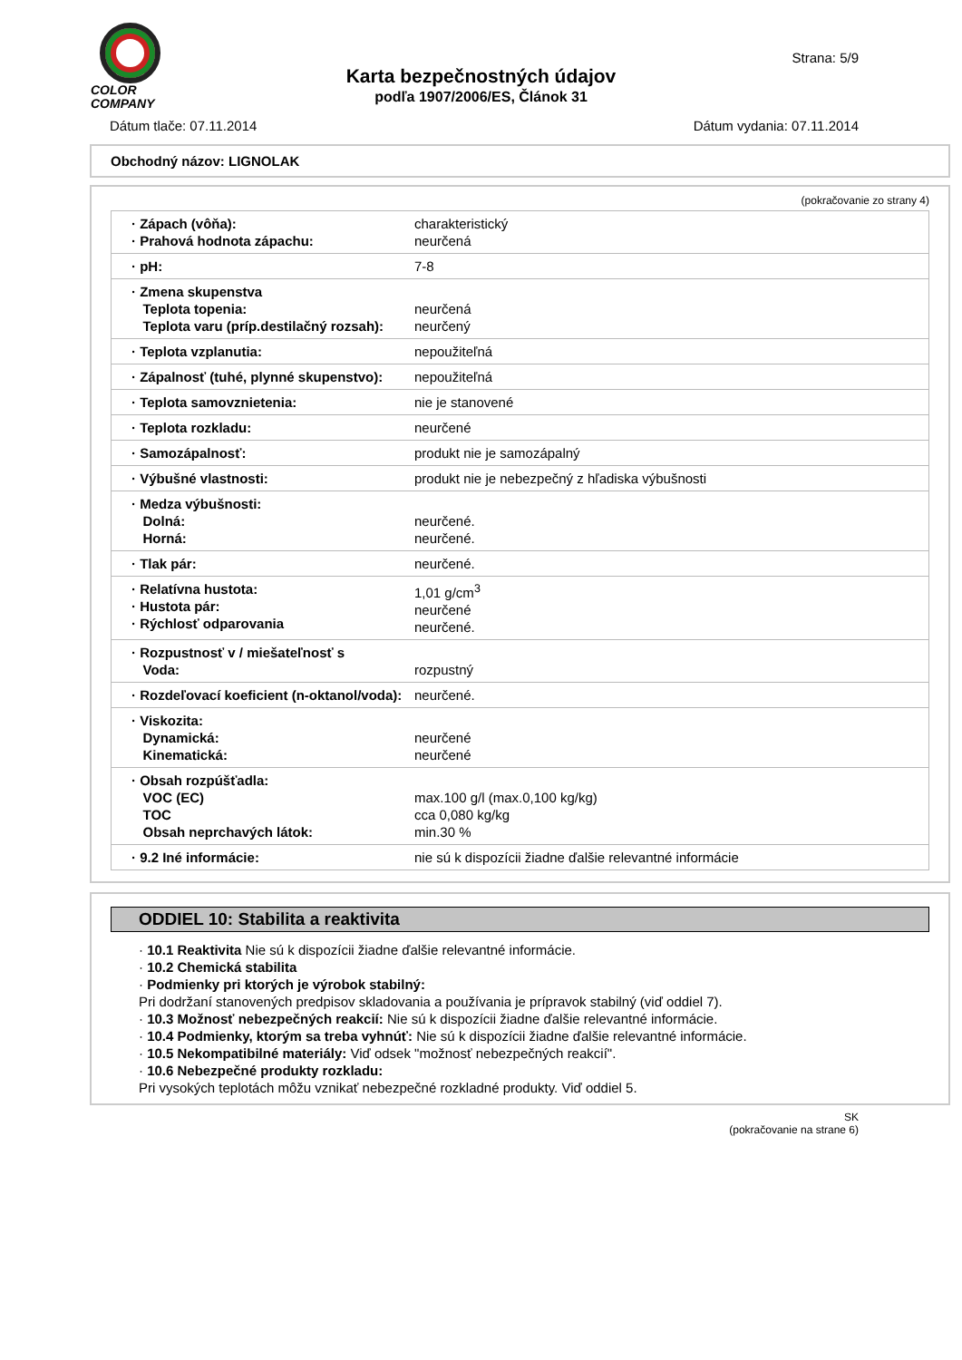COLOR
COMPANY
Strana: 5/9
Karta bezpečnostných údajov
podľa 1907/2006/ES, Článok 31
Dátum tlače: 07.11.2014 Dátum vydania: 07.11.2014
Obchodný názov: LIGNOLAK
(pokračovanie zo strany 4)
| · Zápach (vôňa): · Prahová hodnota zápachu: | charakteristický neurčená |
| · pH: | 7-8 |
| · Zmena skupenstva Teplota topenia: Teplota varu (príp.destilačný rozsah): | neurčená neurčený |
| · Teplota vzplanutia: | nepoužiteľná |
| · Zápalnosť (tuhé, plynné skupenstvo): | nepoužiteľná |
| · Teplota samovznietenia: | nie je stanovené |
| · Teplota rozkladu: | neurčené |
| · Samozápalnosť: | produkt nie je samozápalný |
| · Výbušné vlastnosti: | produkt nie je nebezpečný z hľadiska výbušnosti |
| · Medza výbušnosti: Dolná: Horná: | neurčené. neurčené. |
| · Tlak pár: | neurčené. |
| · Relatívna hustota: · Hustota pár: · Rýchlosť odparovania | 1,01 g/cm<sup>3</sup> neurčené neurčené. |
| · Rozpustnosť v / miešateľnosť s Voda: | rozpustný |
| · Rozdeľovací koeficient (n-oktanol/voda): | neurčené. |
| · Viskozita: Dynamická: Kinematická: | neurčené neurčené |
| · Obsah rozpúšťadla: VOC (EC) TOC Obsah neprchavých látok: | max.100 g/l (max.0,100 kg/kg) cca 0,080 kg/kg min.30 % |
| · 9.2 Iné informácie: | nie sú k dispozícii žiadne ďalšie relevantné informácie |
ODDIEL 10: Stabilita a reaktivita
· 10.1 Reaktivita Nie sú k dispozícii žiadne ďalšie relevantné informácie.
· 10.2 Chemická stabilita
· Podmienky pri ktorých je výrobok stabilný:
Pri dodržaní stanovených predpisov skladovania a používania je prípravok stabilný (viď oddiel 7).
· 10.3 Možnosť nebezpečných reakcií: Nie sú k dispozícii žiadne ďalšie relevantné informácie.
· 10.4 Podmienky, ktorým sa treba vyhnúť: Nie sú k dispozícii žiadne ďalšie relevantné informácie.
· 10.5 Nekompatibilné materiály: Viď odsek "možnosť nebezpečných reakcií".
· 10.6 Nebezpečné produkty rozkladu:
Pri vysokých teplotách môžu vznikať nebezpečné rozkladné produkty. Viď oddiel 5.
SK
(pokračovanie na strane 6)